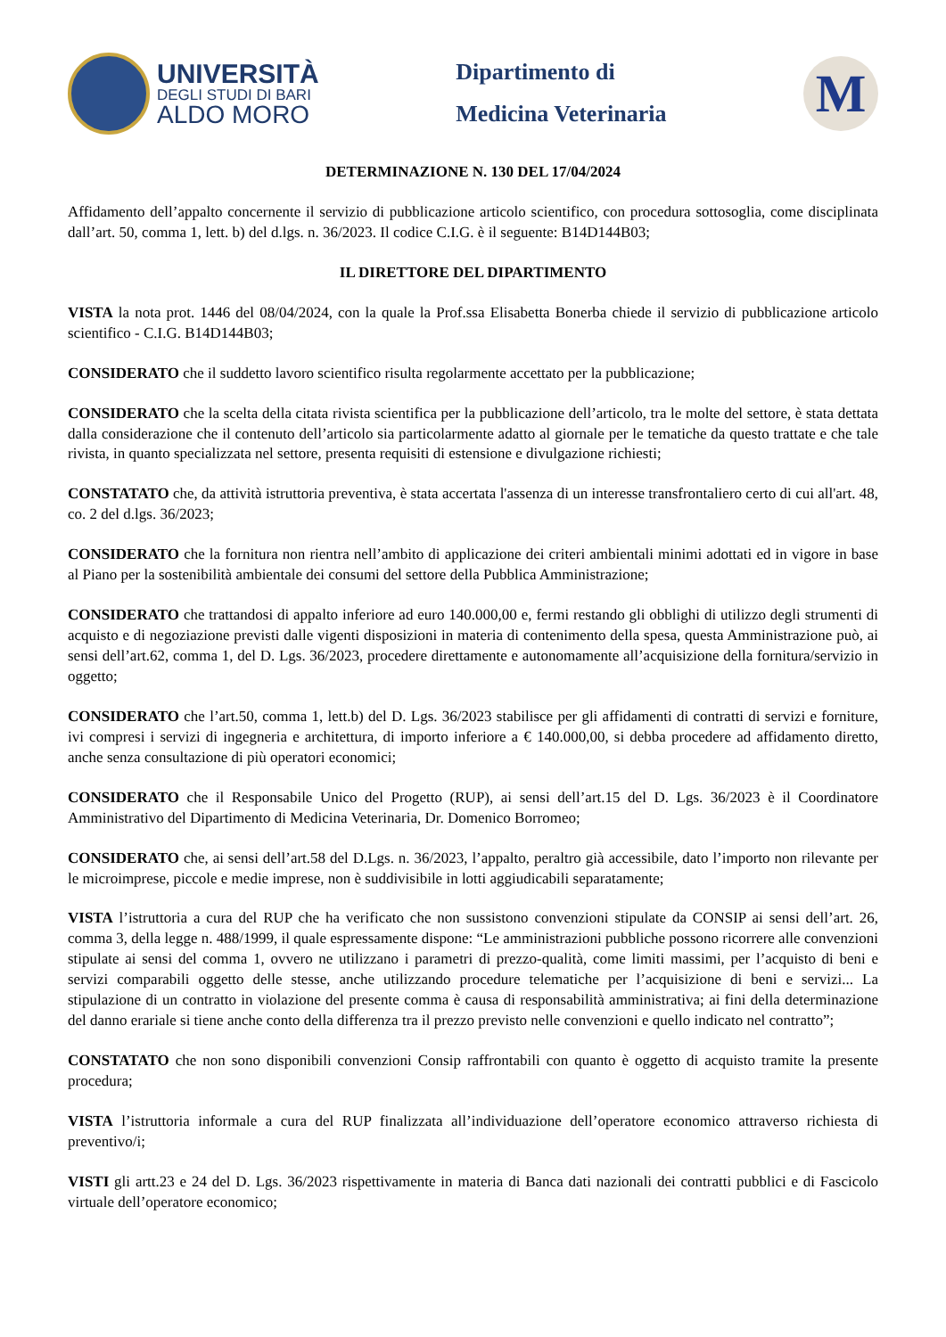UNIVERSITÀ
DEGLI STUDI DI BARI
ALDO MORO
Dipartimento di
Medicina Veterinaria
M
DETERMINAZIONE N. 130 DEL 17/04/2024
Affidamento dell’appalto concernente il servizio di pubblicazione articolo scientifico, con procedura sottosoglia, come disciplinata dall’art. 50, comma 1, lett. b) del d.lgs. n. 36/2023. Il codice C.I.G. è il seguente: B14D144B03;
IL DIRETTORE DEL DIPARTIMENTO
VISTA la nota prot. 1446 del 08/04/2024, con la quale la Prof.ssa Elisabetta Bonerba chiede il servizio di pubblicazione articolo scientifico - C.I.G. B14D144B03;
CONSIDERATO che il suddetto lavoro scientifico risulta regolarmente accettato per la pubblicazione;
CONSIDERATO che la scelta della citata rivista scientifica per la pubblicazione dell’articolo, tra le molte del settore, è stata dettata dalla considerazione che il contenuto dell’articolo sia particolarmente adatto al giornale per le tematiche da questo trattate e che tale rivista, in quanto specializzata nel settore, presenta requisiti di estensione e divulgazione richiesti;
CONSTATATO che, da attività istruttoria preventiva, è stata accertata l'assenza di un interesse transfrontaliero certo di cui all'art. 48, co. 2 del d.lgs. 36/2023;
CONSIDERATO che la fornitura non rientra nell’ambito di applicazione dei criteri ambientali minimi adottati ed in vigore in base al Piano per la sostenibilità ambientale dei consumi del settore della Pubblica Amministrazione;
CONSIDERATO che trattandosi di appalto inferiore ad euro 140.000,00 e, fermi restando gli obblighi di utilizzo degli strumenti di acquisto e di negoziazione previsti dalle vigenti disposizioni in materia di contenimento della spesa, questa Amministrazione può, ai sensi dell’art.62, comma 1, del D. Lgs. 36/2023, procedere direttamente e autonomamente all’acquisizione della fornitura/servizio in oggetto;
CONSIDERATO che l’art.50, comma 1, lett.b) del D. Lgs. 36/2023 stabilisce per gli affidamenti di contratti di servizi e forniture, ivi compresi i servizi di ingegneria e architettura, di importo inferiore a € 140.000,00, si debba procedere ad affidamento diretto, anche senza consultazione di più operatori economici;
CONSIDERATO che il Responsabile Unico del Progetto (RUP), ai sensi dell’art.15 del D. Lgs. 36/2023 è il Coordinatore Amministrativo del Dipartimento di Medicina Veterinaria, Dr. Domenico Borromeo;
CONSIDERATO che, ai sensi dell’art.58 del D.Lgs. n. 36/2023, l’appalto, peraltro già accessibile, dato l’importo non rilevante per le microimprese, piccole e medie imprese, non è suddivisibile in lotti aggiudicabili separatamente;
VISTA l’istruttoria a cura del RUP che ha verificato che non sussistono convenzioni stipulate da CONSIP ai sensi dell’art. 26, comma 3, della legge n. 488/1999, il quale espressamente dispone: “Le amministrazioni pubbliche possono ricorrere alle convenzioni stipulate ai sensi del comma 1, ovvero ne utilizzano i parametri di prezzo-qualità, come limiti massimi, per l’acquisto di beni e servizi comparabili oggetto delle stesse, anche utilizzando procedure telematiche per l’acquisizione di beni e servizi... La stipulazione di un contratto in violazione del presente comma è causa di responsabilità amministrativa; ai fini della determinazione del danno erariale si tiene anche conto della differenza tra il prezzo previsto nelle convenzioni e quello indicato nel contratto”;
CONSTATATO che non sono disponibili convenzioni Consip raffrontabili con quanto è oggetto di acquisto tramite la presente procedura;
VISTA l’istruttoria informale a cura del RUP finalizzata all’individuazione dell’operatore economico attraverso richiesta di preventivo/i;
VISTI gli artt.23 e 24 del D. Lgs. 36/2023 rispettivamente in materia di Banca dati nazionali dei contratti pubblici e di Fascicolo virtuale dell’operatore economico;